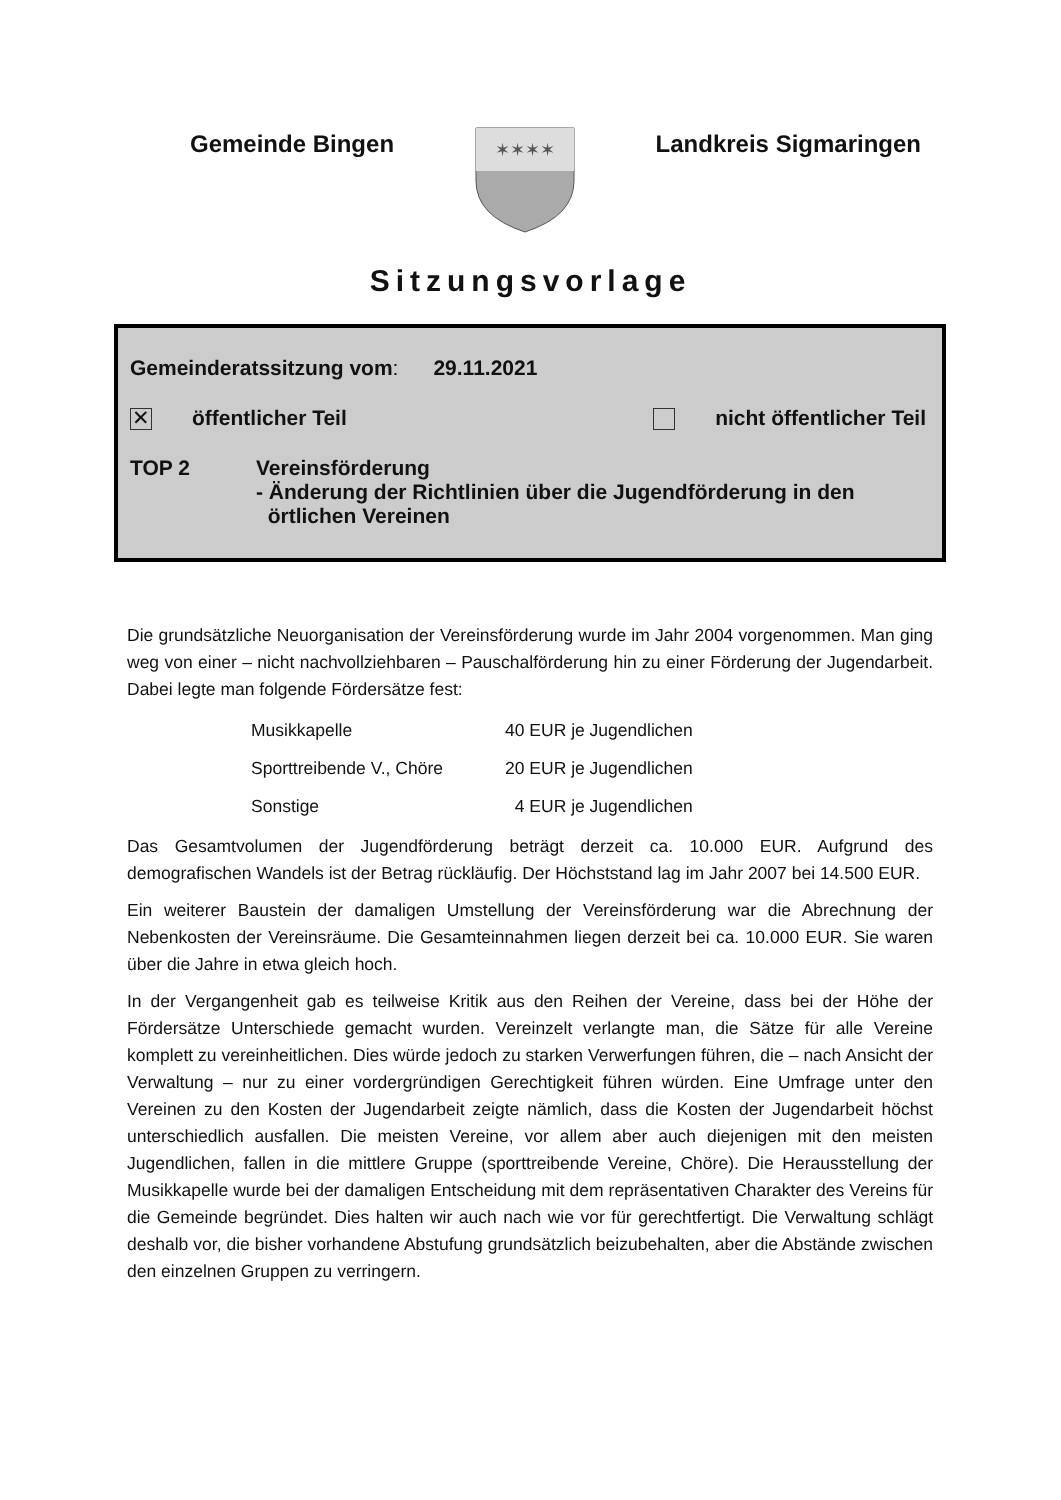Gemeinde Bingen
✶✶✶✶
Landkreis Sigmaringen
Sitzungsvorlage
Gemeinderatssitzung vom: 29.11.2021
✕ öffentlicher Teil nicht öffentlicher Teil
TOP 2 Vereinsförderung
- Änderung der Richtlinien über die Jugendförderung in den
örtlichen Vereinen
Die grundsätzliche Neuorganisation der Vereinsförderung wurde im Jahr 2004 vorgenommen. Man ging weg von einer – nicht nachvollziehbaren – Pauschalförderung hin zu einer Förderung der Jugendarbeit. Dabei legte man folgende Fördersätze fest:
| Musikkapelle | 40 EUR je Jugendlichen |
| Sporttreibende V., Chöre | 20 EUR je Jugendlichen |
| Sonstige | 4 EUR je Jugendlichen |
Das Gesamtvolumen der Jugendförderung beträgt derzeit ca. 10.000 EUR. Aufgrund des demografischen Wandels ist der Betrag rückläufig. Der Höchststand lag im Jahr 2007 bei 14.500 EUR.
Ein weiterer Baustein der damaligen Umstellung der Vereinsförderung war die Abrechnung der Nebenkosten der Vereinsräume. Die Gesamteinnahmen liegen derzeit bei ca. 10.000 EUR. Sie waren über die Jahre in etwa gleich hoch.
In der Vergangenheit gab es teilweise Kritik aus den Reihen der Vereine, dass bei der Höhe der Fördersätze Unterschiede gemacht wurden. Vereinzelt verlangte man, die Sätze für alle Vereine komplett zu vereinheitlichen. Dies würde jedoch zu starken Verwerfungen führen, die – nach Ansicht der Verwaltung – nur zu einer vordergründigen Gerechtigkeit führen würden. Eine Umfrage unter den Vereinen zu den Kosten der Jugendarbeit zeigte nämlich, dass die Kosten der Jugendarbeit höchst unterschiedlich ausfallen. Die meisten Vereine, vor allem aber auch diejenigen mit den meisten Jugendlichen, fallen in die mittlere Gruppe (sporttreibende Vereine, Chöre). Die Herausstellung der Musikkapelle wurde bei der damaligen Entscheidung mit dem repräsentativen Charakter des Vereins für die Gemeinde begründet. Dies halten wir auch nach wie vor für gerechtfertigt. Die Verwaltung schlägt deshalb vor, die bisher vorhandene Abstufung grundsätzlich beizubehalten, aber die Abstände zwischen den einzelnen Gruppen zu verringern.